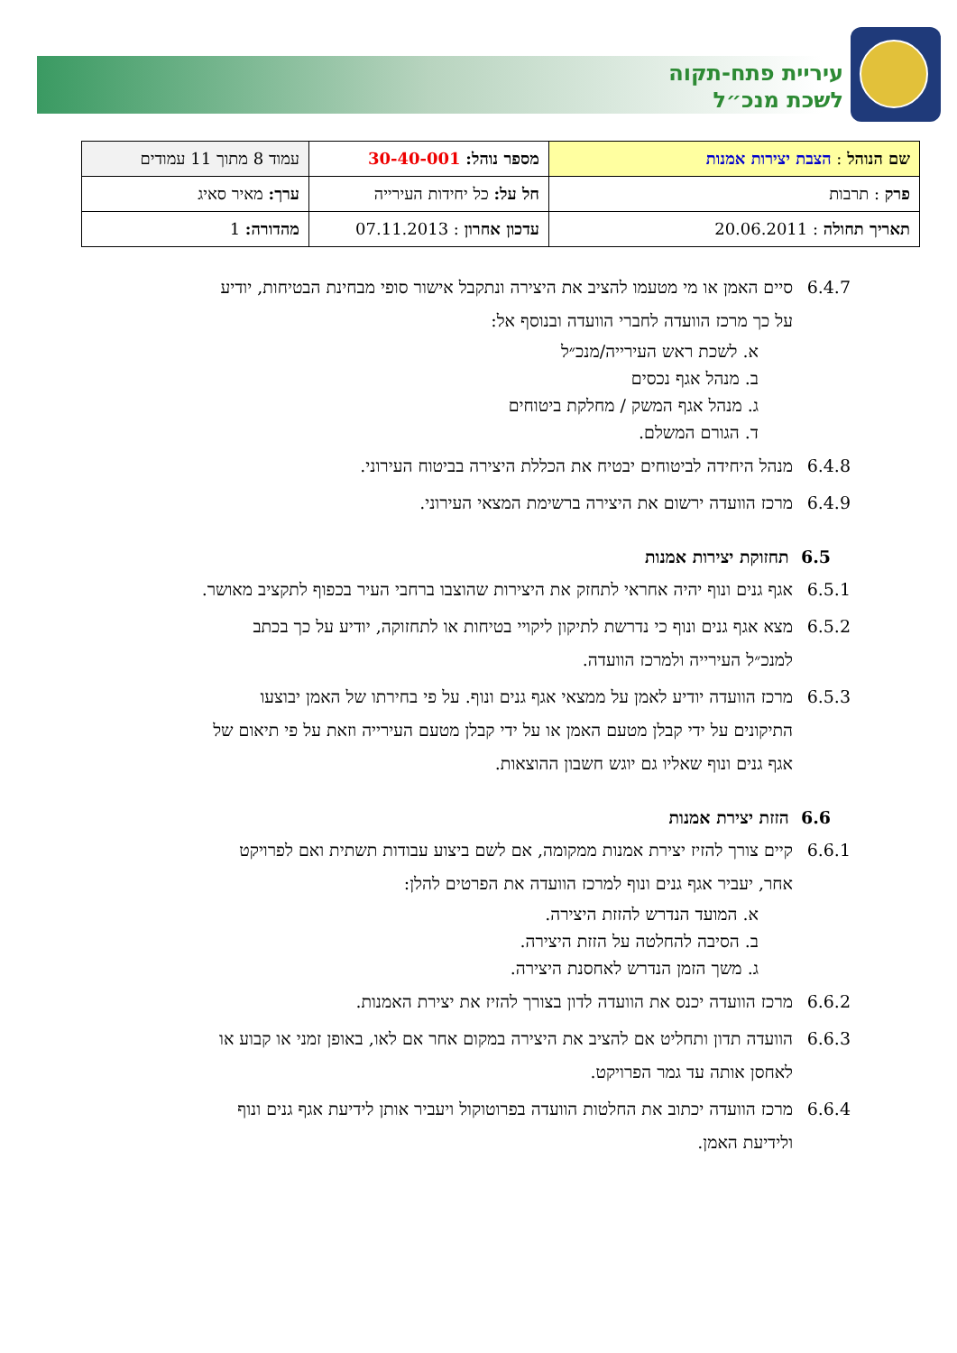עיריית פתח-תקוה
לשכת מנכ״ל
| שם הנוהל : הצבת יצירות אמנות | מספר נוהל: 30-40-001 | עמוד 8 מתוך 11 עמודים |
| פרק : תרבות | חל על: כל יחידות העירייה | ערך: מאיר סאיג |
| תאריך תחולה : 20.06.2011 | עדכון אחרון : 07.11.2013 | מהדורה: 1 |
6.4.7 סיים האמן או מי מטעמו להציב את היצירה ונתקבל אישור סופי מבחינת הבטיחות, יודיע על כך מרכז הוועדה לחברי הוועדה ובנוסף אל:
א. לשכת ראש העירייה/מנכ״ל
ב. מנהל אגף נכסים
ג. מנהל אגף המשק / מחלקת ביטוחים
ד. הגורם המשלם.
6.4.8 מנהל היחידה לביטוחים יבטיח את הכללת היצירה בביטוח העירוני.
6.4.9 מרכז הוועדה ירשום את היצירה ברשימת המצאי העירוני.
6.5 תחזוקת יצירות אמנות
6.5.1 אגף גנים ונוף יהיה אחראי לתחזק את היצירות שהוצבו ברחבי העיר בכפוף לתקציב מאושר.
6.5.2 מצא אגף גנים ונוף כי נדרשת לתיקון ליקויי בטיחות או לתחזוקה, יודיע על כך בכתב למנכ״ל העירייה ולמרכז הוועדה.
6.5.3 מרכז הוועדה יודיע לאמן על ממצאי אגף גנים ונוף. על פי בחירתו של האמן יבוצעו התיקונים על ידי קבלן מטעם האמן או על ידי קבלן מטעם העירייה וזאת על פי תיאום של אגף גנים ונוף שאליו גם יוגש חשבון ההוצאות.
6.6 הזזת יצירת אמנות
6.6.1 קיים צורך להזיז יצירת אמנות ממקומה, אם לשם ביצוע עבודות תשתית ואם לפרויקט אחר, יעביר אגף גנים ונוף למרכז הוועדה את הפרטים להלן:
א. המועד הנדרש להזזת היצירה.
ב. הסיבה להחלטה על הזזת היצירה.
ג. משך הזמן הנדרש לאחסנת היצירה.
6.6.2 מרכז הוועדה יכנס את הוועדה לדון בצורך להזיז את יצירת האמנות.
6.6.3 הוועדה תדון ותחליט אם להציב את היצירה במקום אחר אם לאו, באופן זמני או קבוע או לאחסן אותה עד גמר הפרויקט.
6.6.4 מרכז הוועדה יכתוב את החלטות הוועדה בפרוטוקול ויעביר אותן לידיעת אגף גנים ונוף ולידיעת האמן.